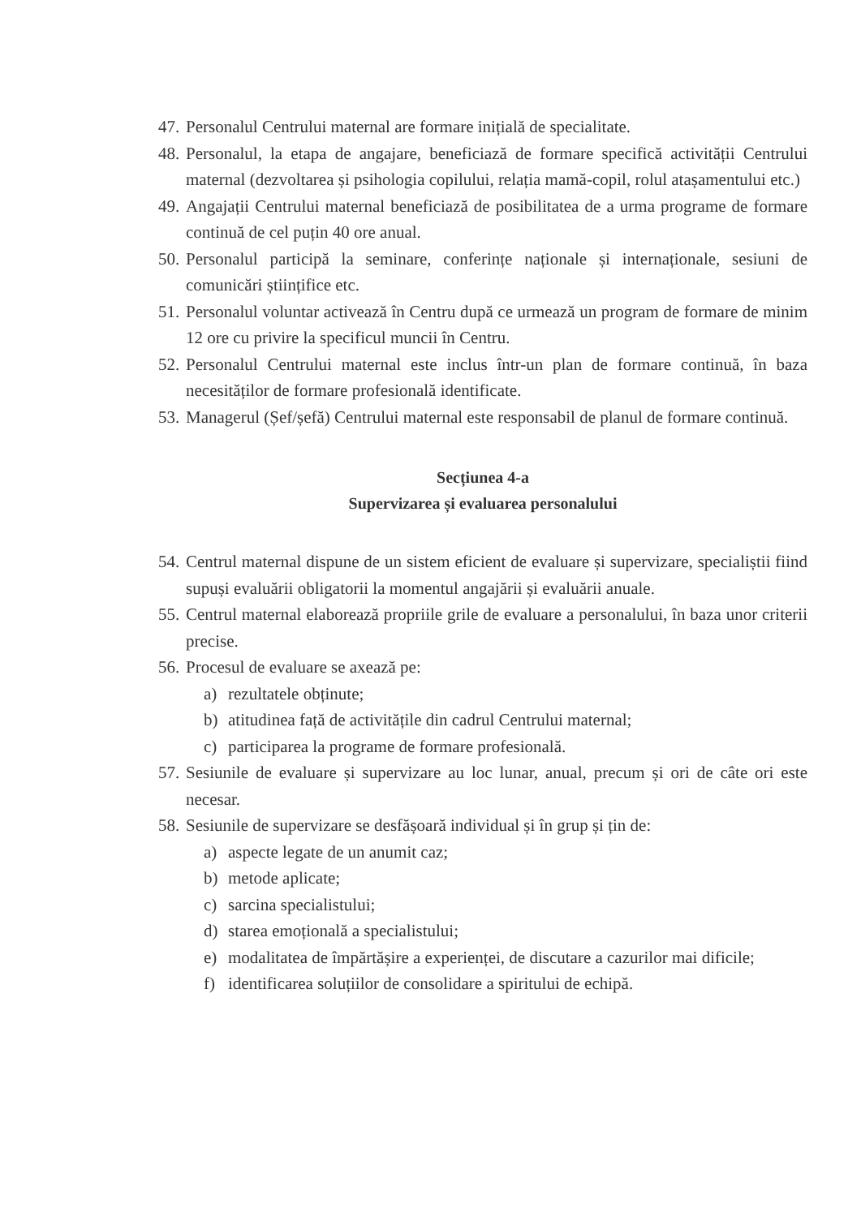47. Personalul Centrului maternal are formare inițială de specialitate.
48. Personalul, la etapa de angajare, beneficiază de formare specifică activității Centrului maternal (dezvoltarea și psihologia copilului, relația mamă-copil, rolul atașamentului etc.)
49. Angajații Centrului maternal beneficiază de posibilitatea de a urma programe de formare continuă de cel puțin 40 ore anual.
50. Personalul participă la seminare, conferințe naționale și internaționale, sesiuni de comunicări științifice etc.
51. Personalul voluntar activează în Centru după ce urmează un program de formare de minim 12 ore cu privire la specificul muncii în Centru.
52. Personalul Centrului maternal este inclus într-un plan de formare continuă, în baza necesităților de formare profesională identificate.
53. Managerul (Șef/șefă) Centrului maternal este responsabil de planul de formare continuă.
Secțiunea 4-a
Supervizarea și evaluarea personalului
54. Centrul maternal dispune de un sistem eficient de evaluare și supervizare, specialiștii fiind supuși evaluării obligatorii la momentul angajării și evaluării anuale.
55. Centrul maternal elaborează propriile grile de evaluare a personalului, în baza unor criterii precise.
56. Procesul de evaluare se axează pe:
a) rezultatele obținute;
b) atitudinea față de activitățile din cadrul Centrului maternal;
c) participarea la programe de formare profesională.
57. Sesiunile de evaluare și supervizare au loc lunar, anual, precum și ori de câte ori este necesar.
58. Sesiunile de supervizare se desfășoară individual și în grup și țin de:
a) aspecte legate de un anumit caz;
b) metode aplicate;
c) sarcina specialistului;
d) starea emoțională a specialistului;
e) modalitatea de împărtășire a experienței, de discutare a cazurilor mai dificile;
f) identificarea soluțiilor de consolidare a spiritului de echipă.